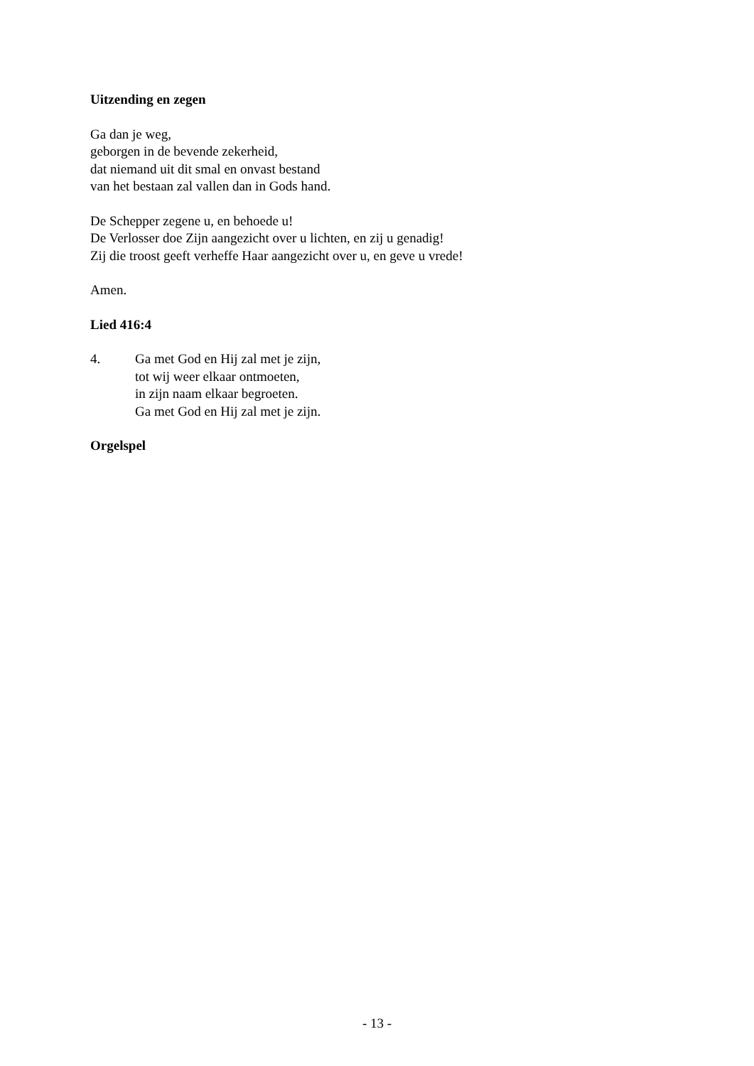Uitzending en zegen
Ga dan je weg,
geborgen in de bevende zekerheid,
dat niemand uit dit smal en onvast bestand
van het bestaan zal vallen dan in Gods hand.
De Schepper zegene u, en behoede u!
De Verlosser doe Zijn aangezicht over u lichten, en zij u genadig!
Zij die troost geeft verheffe Haar aangezicht over u, en geve u vrede!
Amen.
Lied 416:4
4. Ga met God en Hij zal met je zijn,
tot wij weer elkaar ontmoeten,
in zijn naam elkaar begroeten.
Ga met God en Hij zal met je zijn.
Orgelspel
- 13 -